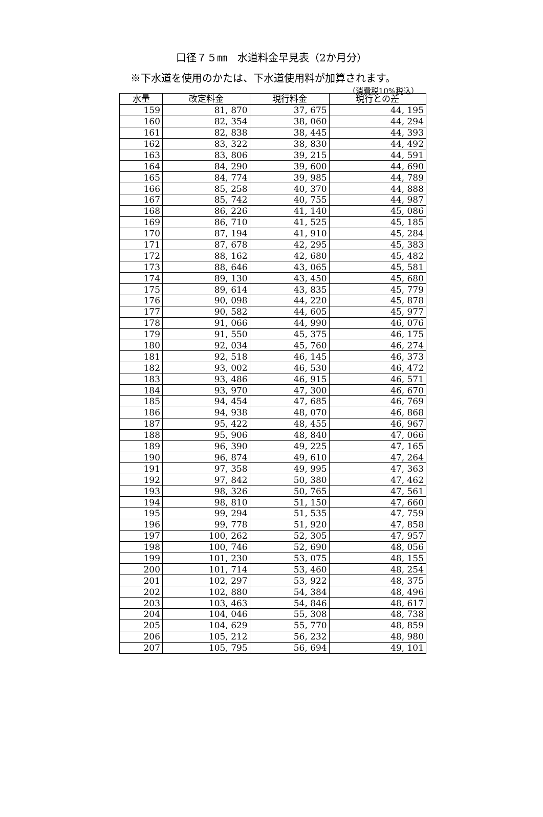口径７５㎜　水道料金早見表（2か月分）
※下水道を使用のかたは、下水道使用料が加算されます。
（消費税10%税込）
| 水量 | 改定料金 | 現行料金 | 現行との差 |
| --- | --- | --- | --- |
| 159 | 81, 870 | 37, 675 | 44, 195 |
| 160 | 82, 354 | 38, 060 | 44, 294 |
| 161 | 82, 838 | 38, 445 | 44, 393 |
| 162 | 83, 322 | 38, 830 | 44, 492 |
| 163 | 83, 806 | 39, 215 | 44, 591 |
| 164 | 84, 290 | 39, 600 | 44, 690 |
| 165 | 84, 774 | 39, 985 | 44, 789 |
| 166 | 85, 258 | 40, 370 | 44, 888 |
| 167 | 85, 742 | 40, 755 | 44, 987 |
| 168 | 86, 226 | 41, 140 | 45, 086 |
| 169 | 86, 710 | 41, 525 | 45, 185 |
| 170 | 87, 194 | 41, 910 | 45, 284 |
| 171 | 87, 678 | 42, 295 | 45, 383 |
| 172 | 88, 162 | 42, 680 | 45, 482 |
| 173 | 88, 646 | 43, 065 | 45, 581 |
| 174 | 89, 130 | 43, 450 | 45, 680 |
| 175 | 89, 614 | 43, 835 | 45, 779 |
| 176 | 90, 098 | 44, 220 | 45, 878 |
| 177 | 90, 582 | 44, 605 | 45, 977 |
| 178 | 91, 066 | 44, 990 | 46, 076 |
| 179 | 91, 550 | 45, 375 | 46, 175 |
| 180 | 92, 034 | 45, 760 | 46, 274 |
| 181 | 92, 518 | 46, 145 | 46, 373 |
| 182 | 93, 002 | 46, 530 | 46, 472 |
| 183 | 93, 486 | 46, 915 | 46, 571 |
| 184 | 93, 970 | 47, 300 | 46, 670 |
| 185 | 94, 454 | 47, 685 | 46, 769 |
| 186 | 94, 938 | 48, 070 | 46, 868 |
| 187 | 95, 422 | 48, 455 | 46, 967 |
| 188 | 95, 906 | 48, 840 | 47, 066 |
| 189 | 96, 390 | 49, 225 | 47, 165 |
| 190 | 96, 874 | 49, 610 | 47, 264 |
| 191 | 97, 358 | 49, 995 | 47, 363 |
| 192 | 97, 842 | 50, 380 | 47, 462 |
| 193 | 98, 326 | 50, 765 | 47, 561 |
| 194 | 98, 810 | 51, 150 | 47, 660 |
| 195 | 99, 294 | 51, 535 | 47, 759 |
| 196 | 99, 778 | 51, 920 | 47, 858 |
| 197 | 100, 262 | 52, 305 | 47, 957 |
| 198 | 100, 746 | 52, 690 | 48, 056 |
| 199 | 101, 230 | 53, 075 | 48, 155 |
| 200 | 101, 714 | 53, 460 | 48, 254 |
| 201 | 102, 297 | 53, 922 | 48, 375 |
| 202 | 102, 880 | 54, 384 | 48, 496 |
| 203 | 103, 463 | 54, 846 | 48, 617 |
| 204 | 104, 046 | 55, 308 | 48, 738 |
| 205 | 104, 629 | 55, 770 | 48, 859 |
| 206 | 105, 212 | 56, 232 | 48, 980 |
| 207 | 105, 795 | 56, 694 | 49, 101 |